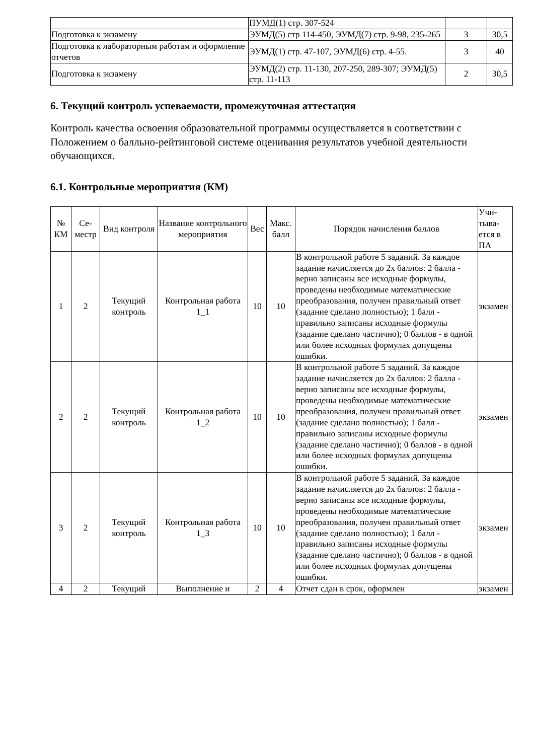| | ПУМД(1) стр. 307-524 | | |
| Подготовка к экзамену | ЭУМД(5) стр 114-450, ЭУМД(7) стр. 9-98, 235-265 | 3 | 30,5 |
| Подготовка к лабораторным работам и оформление отчетов | ЭУМД(1) стр. 47-107, ЭУМД(6) стр. 4-55. | 3 | 40 |
| Подготовка к экзамену | ЭУМД(2) стр. 11-130, 207-250, 289-307; ЭУМД(5) стр. 11-113 | 2 | 30,5 |
6. Текущий контроль успеваемости, промежуточная аттестация
Контроль качества освоения образовательной программы осуществляется в соответствии с Положением о балльно-рейтинговой системе оценивания результатов учебной деятельности обучающихся.
6.1. Контрольные мероприятия (КМ)
| № КМ | Се-местр | Вид контроля | Название контрольного мероприятия | Вес | Макс. балл | Порядок начисления баллов | Учи-тыва-ется в ПА |
| --- | --- | --- | --- | --- | --- | --- | --- |
| 1 | 2 | Текущий контроль | Контрольная работа 1_1 | 10 | 10 | В контрольной работе 5 заданий. За каждое задание начисляется до 2х баллов: 2 балла - верно записаны все исходные формулы, проведены необходимые математические преобразования, получен правильный ответ (задание сделано полностью); 1 балл - правильно записаны исходные формулы (задание сделано частично); 0 баллов - в одной или более исходных формулах допущены ошибки. | экзамен |
| 2 | 2 | Текущий контроль | Контрольная работа 1_2 | 10 | 10 | В контрольной работе 5 заданий. За каждое задание начисляется до 2х баллов: 2 балла - верно записаны все исходные формулы, проведены необходимые математические преобразования, получен правильный ответ (задание сделано полностью); 1 балл - правильно записаны исходные формулы (задание сделано частично); 0 баллов - в одной или более исходных формулах допущены ошибки. | экзамен |
| 3 | 2 | Текущий контроль | Контрольная работа 1_3 | 10 | 10 | В контрольной работе 5 заданий. За каждое задание начисляется до 2х баллов: 2 балла - верно записаны все исходные формулы, проведены необходимые математические преобразования, получен правильный ответ (задание сделано полностью); 1 балл - правильно записаны исходные формулы (задание сделано частично); 0 баллов - в одной или более исходных формулах допущены ошибки. | экзамен |
| 4 | 2 | Текущий | Выполнение и | 2 | 4 | Отчет сдан в срок, оформлен | экзамен |